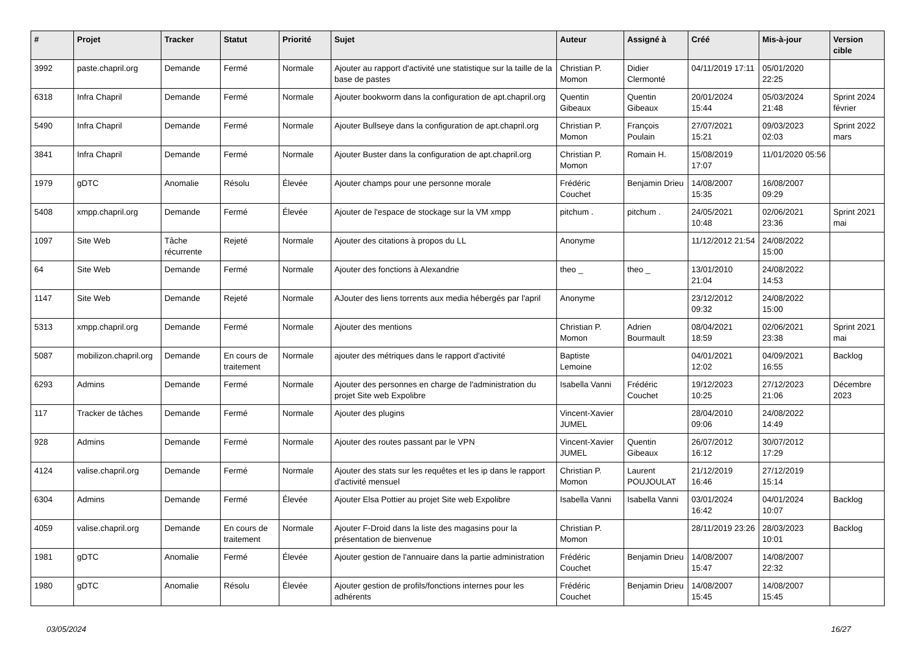| # | Projet | Tracker | Statut | Priorité | Sujet | Auteur | Assigné à | Créé | Mis-à-jour | Version cible |
| --- | --- | --- | --- | --- | --- | --- | --- | --- | --- | --- |
| 3992 | paste.chapril.org | Demande | Fermé | Normale | Ajouter au rapport d'activité une statistique sur la taille de la base de pastes | Christian P. Momon | Didier Clermonté | 04/11/2019 17:11 | 05/01/2020 22:25 | |
| 6318 | Infra Chapril | Demande | Fermé | Normale | Ajouter bookworm dans la configuration de apt.chapril.org | Quentin Gibeaux | Quentin Gibeaux | 20/01/2024 15:44 | 05/03/2024 21:48 | Sprint 2024 février |
| 5490 | Infra Chapril | Demande | Fermé | Normale | Ajouter Bullseye dans la configuration de apt.chapril.org | Christian P. Momon | François Poulain | 27/07/2021 15:21 | 09/03/2023 02:03 | Sprint 2022 mars |
| 3841 | Infra Chapril | Demande | Fermé | Normale | Ajouter Buster dans la configuration de apt.chapril.org | Christian P. Momon | Romain H. | 15/08/2019 17:07 | 11/01/2020 05:56 | |
| 1979 | gDTC | Anomalie | Résolu | Élevée | Ajouter champs pour une personne morale | Frédéric Couchet | Benjamin Drieu | 14/08/2007 15:35 | 16/08/2007 09:29 | |
| 5408 | xmpp.chapril.org | Demande | Fermé | Élevée | Ajouter de l'espace de stockage sur la VM xmpp | pitchum . | pitchum . | 24/05/2021 10:48 | 02/06/2021 23:36 | Sprint 2021 mai |
| 1097 | Site Web | Tâche récurrente | Rejeté | Normale | Ajouter des citations à propos du LL | Anonyme | | 11/12/2012 21:54 | 24/08/2022 15:00 | |
| 64 | Site Web | Demande | Fermé | Normale | Ajouter des fonctions à Alexandrie | theo _ | theo _ | 13/01/2010 21:04 | 24/08/2022 14:53 | |
| 1147 | Site Web | Demande | Rejeté | Normale | AJouter des liens torrents aux media hébergés par l'april | Anonyme | | 23/12/2012 09:32 | 24/08/2022 15:00 | |
| 5313 | xmpp.chapril.org | Demande | Fermé | Normale | Ajouter des mentions | Christian P. Momon | Adrien Bourmault | 08/04/2021 18:59 | 02/06/2021 23:38 | Sprint 2021 mai |
| 5087 | mobilizon.chapril.org | Demande | En cours de traitement | Normale | ajouter des métriques dans le rapport d'activité | Baptiste Lemoine | | 04/01/2021 12:02 | 04/09/2021 16:55 | Backlog |
| 6293 | Admins | Demande | Fermé | Normale | Ajouter des personnes en charge de l'administration du projet Site web Expolibre | Isabella Vanni | Frédéric Couchet | 19/12/2023 10:25 | 27/12/2023 21:06 | Décembre 2023 |
| 117 | Tracker de tâches | Demande | Fermé | Normale | Ajouter des plugins | Vincent-Xavier JUMEL | | 28/04/2010 09:06 | 24/08/2022 14:49 | |
| 928 | Admins | Demande | Fermé | Normale | Ajouter des routes passant par le VPN | Vincent-Xavier JUMEL | Quentin Gibeaux | 26/07/2012 16:12 | 30/07/2012 17:29 | |
| 4124 | valise.chapril.org | Demande | Fermé | Normale | Ajouter des stats sur les requêtes et les ip dans le rapport d'activité mensuel | Christian P. Momon | Laurent POUJOULAT | 21/12/2019 16:46 | 27/12/2019 15:14 | |
| 6304 | Admins | Demande | Fermé | Élevée | Ajouter Elsa Pottier au projet Site web Expolibre | Isabella Vanni | Isabella Vanni | 03/01/2024 16:42 | 04/01/2024 10:07 | Backlog |
| 4059 | valise.chapril.org | Demande | En cours de traitement | Normale | Ajouter F-Droid dans la liste des magasins pour la présentation de bienvenue | Christian P. Momon | | 28/11/2019 23:26 | 28/03/2023 10:01 | Backlog |
| 1981 | gDTC | Anomalie | Fermé | Élevée | Ajouter gestion de l'annuaire dans la partie administration | Frédéric Couchet | Benjamin Drieu | 14/08/2007 15:47 | 14/08/2007 22:32 | |
| 1980 | gDTC | Anomalie | Résolu | Élevée | Ajouter gestion de profils/fonctions internes pour les adhérents | Frédéric Couchet | Benjamin Drieu | 14/08/2007 15:45 | 14/08/2007 15:45 | |
03/05/2024 16/27